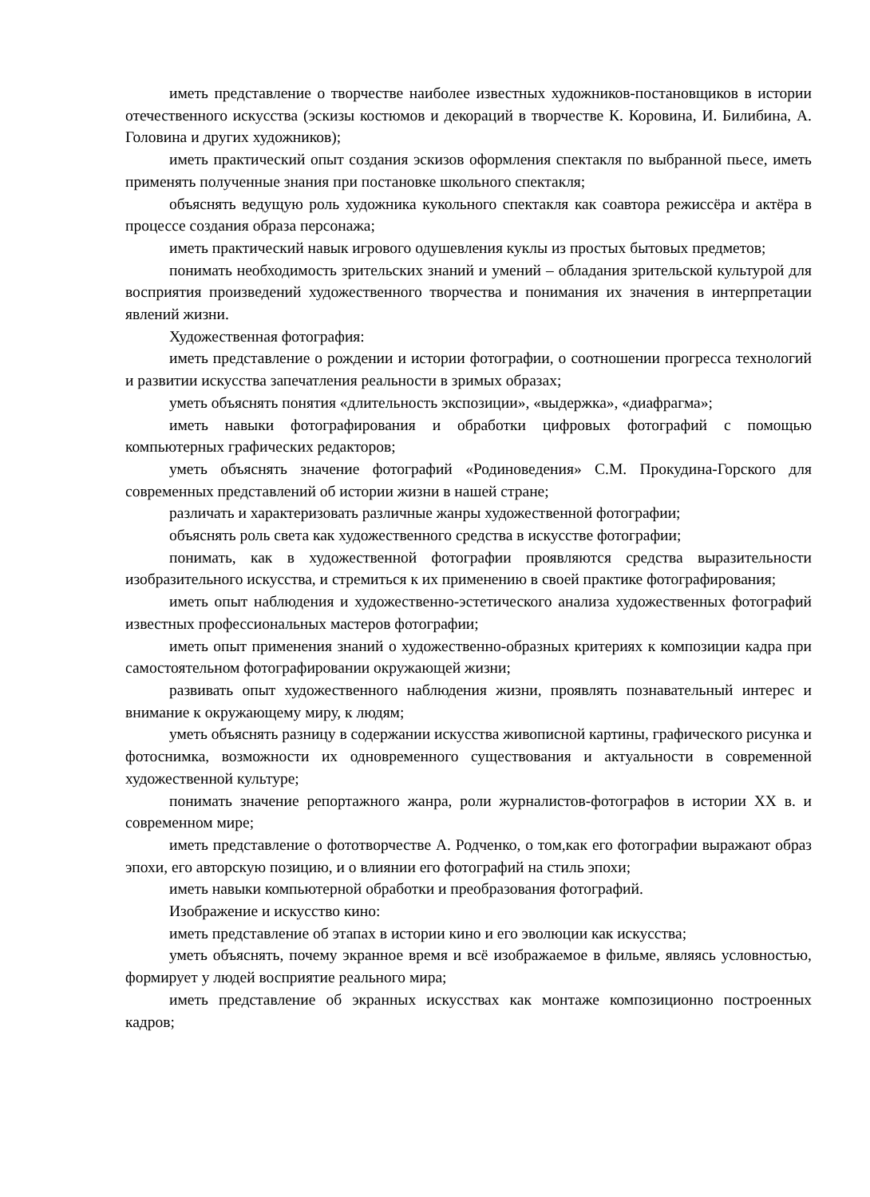иметь представление о творчестве наиболее известных художников-постановщиков в истории отечественного искусства (эскизы костюмов и декораций в творчестве К. Коровина, И. Билибина, А. Головина и других художников);
иметь практический опыт создания эскизов оформления спектакля по выбранной пьесе, иметь применять полученные знания при постановке школьного спектакля;
объяснять ведущую роль художника кукольного спектакля как соавтора режиссёра и актёра в процессе создания образа персонажа;
иметь практический навык игрового одушевления куклы из простых бытовых предметов;
понимать необходимость зрительских знаний и умений – обладания зрительской культурой для восприятия произведений художественного творчества и понимания их значения в интерпретации явлений жизни.
Художественная фотография:
иметь представление о рождении и истории фотографии, о соотношении прогресса технологий и развитии искусства запечатления реальности в зримых образах;
уметь объяснять понятия «длительность экспозиции», «выдержка», «диафрагма»;
иметь навыки фотографирования и обработки цифровых фотографий с помощью компьютерных графических редакторов;
уметь объяснять значение фотографий «Родиноведения» С.М. Прокудина-Горского для современных представлений об истории жизни в нашей стране;
различать и характеризовать различные жанры художественной фотографии;
объяснять роль света как художественного средства в искусстве фотографии;
понимать, как в художественной фотографии проявляются средства выразительности изобразительного искусства, и стремиться к их применению в своей практике фотографирования;
иметь опыт наблюдения и художественно-эстетического анализа художественных фотографий известных профессиональных мастеров фотографии;
иметь опыт применения знаний о художественно-образных критериях к композиции кадра при самостоятельном фотографировании окружающей жизни;
развивать опыт художественного наблюдения жизни, проявлять познавательный интерес и внимание к окружающему миру, к людям;
уметь объяснять разницу в содержании искусства живописной картины, графического рисунка и фотоснимка, возможности их одновременного существования и актуальности в современной художественной культуре;
понимать значение репортажного жанра, роли журналистов-фотографов в истории XX в. и современном мире;
иметь представление о фототворчестве А. Родченко, о том,как его фотографии выражают образ эпохи, его авторскую позицию, и о влиянии его фотографий на стиль эпохи;
иметь навыки компьютерной обработки и преобразования фотографий.
Изображение и искусство кино:
иметь представление об этапах в истории кино и его эволюции как искусства;
уметь объяснять, почему экранное время и всё изображаемое в фильме, являясь условностью, формирует у людей восприятие реального мира;
иметь представление об экранных искусствах как монтаже композиционно построенных кадров;